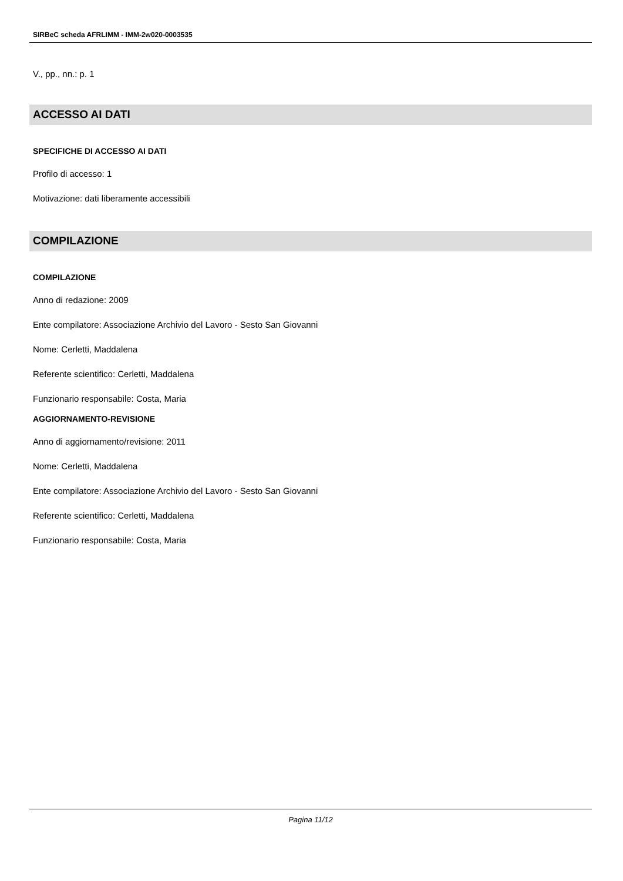SIRBeC scheda AFRLIMM - IMM-2w020-0003535
V., pp., nn.: p. 1
ACCESSO AI DATI
SPECIFICHE DI ACCESSO AI DATI
Profilo di accesso: 1
Motivazione: dati liberamente accessibili
COMPILAZIONE
COMPILAZIONE
Anno di redazione: 2009
Ente compilatore: Associazione Archivio del Lavoro - Sesto San Giovanni
Nome: Cerletti, Maddalena
Referente scientifico: Cerletti, Maddalena
Funzionario responsabile: Costa, Maria
AGGIORNAMENTO-REVISIONE
Anno di aggiornamento/revisione: 2011
Nome: Cerletti, Maddalena
Ente compilatore: Associazione Archivio del Lavoro - Sesto San Giovanni
Referente scientifico: Cerletti, Maddalena
Funzionario responsabile: Costa, Maria
Pagina 11/12